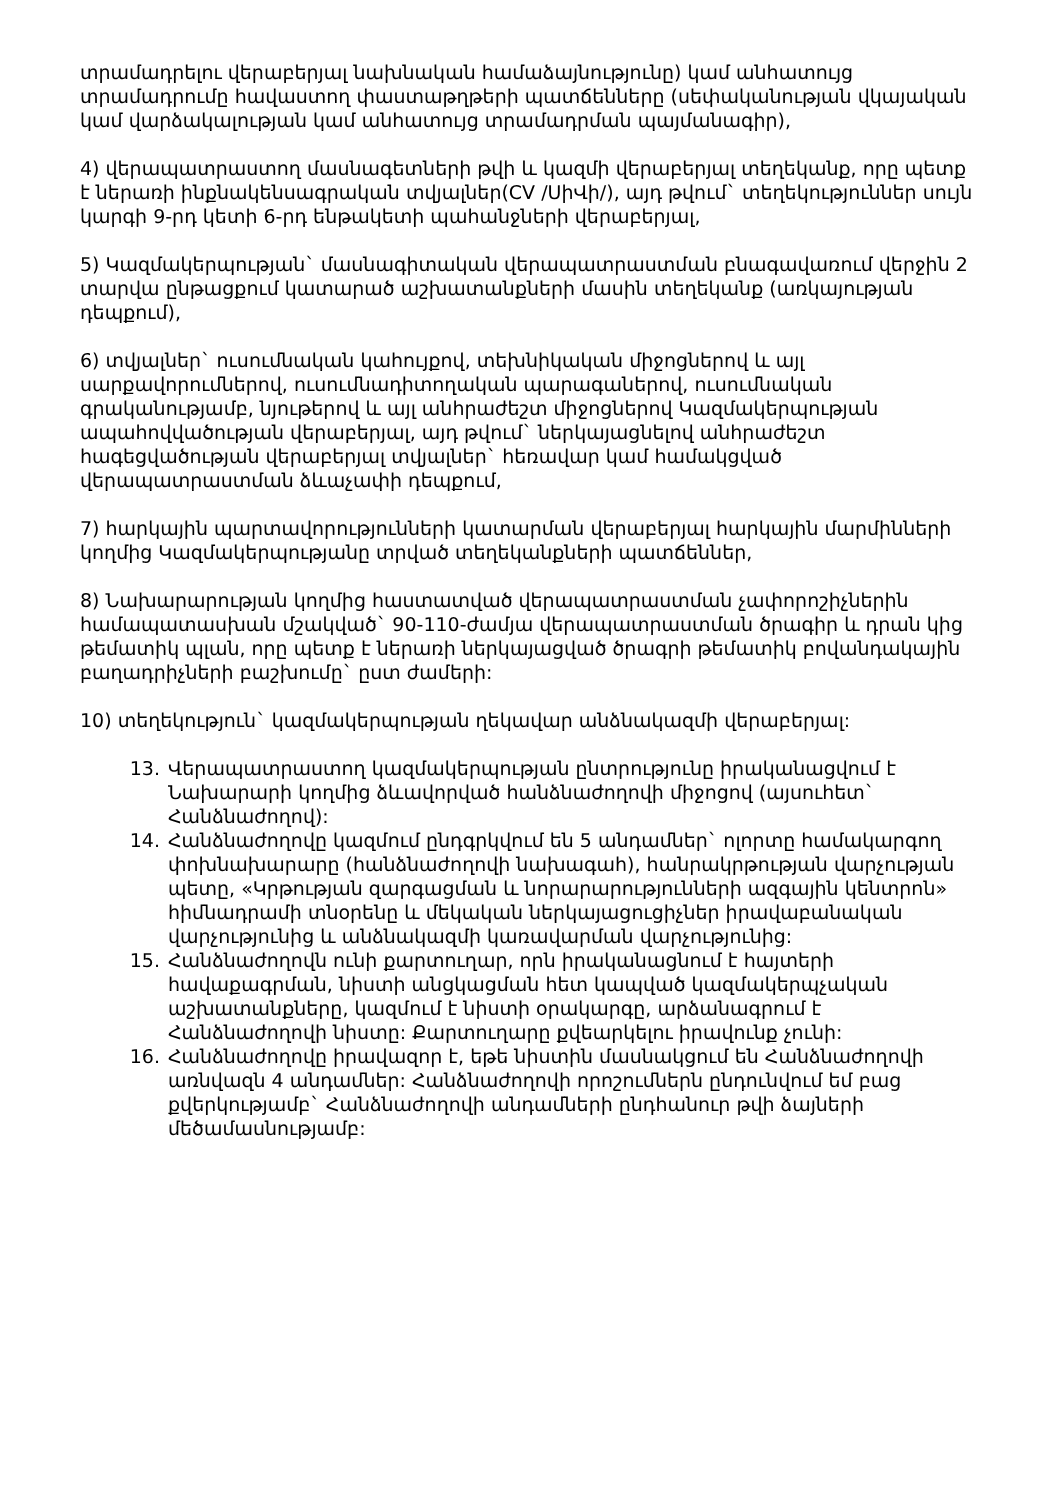տրամադրելու վերաբերյալ նախնական համաձայնությունը) կամ անհատույց տրամադրումը հավաստող փաստաթղթերի պատճենները (սեփականության վկայական կամ վարձակալության կամ անհատույց տրամադրման պայմանագիր),
4) վերապատրաստող մասնագետների թվի և կազմի վերաբերյալ տեղեկանք, որը պետք է ներառի ինքնակենսագրական տվյալներ(CV /ՍիՎի/), այդ թվում` տեղեկություններ սույն կարգի 9-րդ կետի 6-րդ ենթակետի պահանջների վերաբերյալ,
5) Կազմակերպության` մասնագիտական վերապատրաստման բնագավառում վերջին 2 տարվա ընթացքում կատարած աշխատանքների մասին տեղեկանք (առկայության դեպքում),
6) տվյալներ` ուսումնական կահույքով, տեխնիկական միջոցներով և այլ սարքավորումներով, ուսումնադիտողական պարագաներով, ուսումնական գրականությամբ, նյութերով և այլ անհրաժեշտ միջոցներով Կազմակերպության ապահովվածության վերաբերյալ, այդ թվում` ներկայացնելով անհրաժեշտ հագեցվածության վերաբերյալ տվյալներ` հեռավար կամ համակցված վերապատրաստման ձևաչափի դեպքում,
7) հարկային պարտավորությունների կատարման վերաբերյալ հարկային մարմինների կողմից Կազմակերպությանը տրված տեղեկանքների պատճեններ,
8) Նախարարության կողմից հաստատված վերապատրաստման չափորոշիչներին համապատասխան մշակված` 90-110-ժամյա վերապատրաստման ծրագիր և դրան կից թեմատիկ պլան, որը պետք է ներառի ներկայացված ծրագրի թեմատիկ բովանդակային բաղադրիչների բաշխումը` ըստ ժամերի:
10) տեղեկություն` կազմակերպության ղեկավար անձնակազմի վերաբերյալ:
13. Վերապատրաստող կազմակերպության ընտրությունը իրականացվում է Նախարարի կողմից ձևավորված հանձնաժողովի միջոցով (այսուհետ` Հանձնաժողով):
14. Հանձնաժողովը կազմում ընդգրկվում են 5 անդամներ` ոլորտը համակարգող փոխնախարարը (հանձնաժողովի նախագահ), հանրակրթության վարչության պետը, «Կրթության զարգացման և նորարարությունների ազգային կենտրոն» հիմնադրամի տնօրենը և մեկական ներկայացուցիչներ իրավաբանական վարչությունից և անձնակազմի կառավարման վարչությունից:
15. Հանձնաժողովն ունի քարտուղար, որն իրականացնում է հայտերի հավաքագրման, նիստի անցկացման հետ կապված կազմակերպչական աշխատանքները, կազմում է նիստի օրակարգը, արձանագրում է Հանձնաժողովի նիստը: Քարտուղարը քվեարկելու իրավունք չունի:
16. Հանձնաժողովը իրավազոր է, եթե նիստին մասնակցում են Հանձնաժողովի առնվազն 4 անդամներ: Հանձնաժողովի որոշումներն ընդունվում եմ բաց քվերկությամբ` Հանձնաժողովի անդամների ընդհանուր թվի ձայների մեծամասնությամբ: